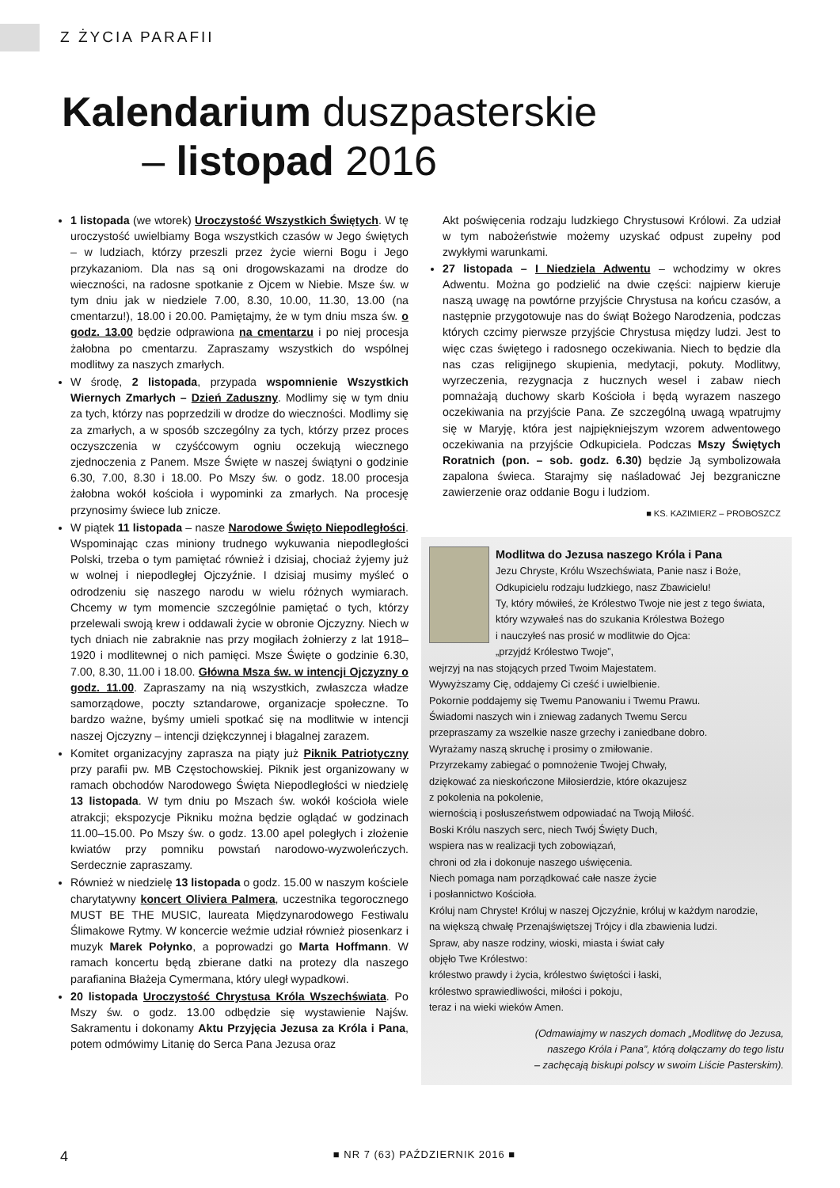Z ŻYCIA PARAFII
Kalendarium duszpasterskie
– listopad 2016
1 listopada (we wtorek) Uroczystość Wszystkich Świętych. W tę uroczystość uwielbiamy Boga wszystkich czasów w Jego świętych – w ludziach, którzy przeszli przez życie wierni Bogu i Jego przykazaniom. Dla nas są oni drogowskazami na drodze do wieczności, na radosne spotkanie z Ojcem w Niebie. Msze św. w tym dniu jak w niedziele 7.00, 8.30, 10.00, 11.30, 13.00 (na cmentarzu!), 18.00 i 20.00. Pamiętajmy, że w tym dniu msza św. o godz. 13.00 będzie odprawiona na cmentarzu i po niej procesja żałobna po cmentarzu. Zapraszamy wszystkich do wspólnej modlitwy za naszych zmarłych.
W środę, 2 listopada, przypada wspomnienie Wszystkich Wiernych Zmarłych – Dzień Zaduszny. Modlimy się w tym dniu za tych, którzy nas poprzedzili w drodze do wieczności. Modlimy się za zmarłych, a w sposób szczególny za tych, którzy przez proces oczyszczenia w czyśćcowym ogniu oczekują wiecznego zjednoczenia z Panem. Msze Święte w naszej świątyni o godzinie 6.30, 7.00, 8.30 i 18.00. Po Mszy św. o godz. 18.00 procesja żałobna wokół kościoła i wypominki za zmarłych. Na procesję przynosimy świece lub znicze.
W piątek 11 listopada – nasze Narodowe Święto Niepodległości. Wspominając czas miniony trudnego wykuwania niepodległości Polski, trzeba o tym pamiętać również i dzisiaj, chociaż żyjemy już w wolnej i niepodległej Ojczyźnie. I dzisiaj musimy myśleć o odrodzeniu się naszego narodu w wielu różnych wymiarach. Chcemy w tym momencie szczególnie pamiętać o tych, którzy przelewali swoją krew i oddawali życie w obronie Ojczyzny. Niech w tych dniach nie zabraknie nas przy mogiłach żołnierzy z lat 1918–1920 i modlitewnej o nich pamięci. Msze Święte o godzinie 6.30, 7.00, 8.30, 11.00 i 18.00. Główna Msza św. w intencji Ojczyzny o godz. 11.00. Zapraszamy na nią wszystkich, zwłaszcza władze samorządowe, poczty sztandarowe, organizacje społeczne. To bardzo ważne, byśmy umieli spotkać się na modlitwie w intencji naszej Ojczyzny – intencji dziękczynnej i błagalnej zarazem.
Komitet organizacyjny zaprasza na piąty już Piknik Patriotyczny przy parafii pw. MB Częstochowskiej. Piknik jest organizowany w ramach obchodów Narodowego Święta Niepodległości w niedzielę 13 listopada. W tym dniu po Mszach św. wokół kościoła wiele atrakcji; ekspozycje Pikniku można będzie oglądać w godzinach 11.00–15.00. Po Mszy św. o godz. 13.00 apel poległych i złożenie kwiatów przy pomniku powstań narodowo-wyzwoleńczych. Serdecznie zapraszamy.
Również w niedzielę 13 listopada o godz. 15.00 w naszym kościele charytatywny koncert Oliviera Palmera, uczestnika tegorocznego MUST BE THE MUSIC, laureata Międzynarodowego Festiwalu Ślimakowe Rytmy. W koncercie weźmie udział również piosenkarz i muzyk Marek Połynko, a poprowadzi go Marta Hoffmann. W ramach koncertu będą zbierane datki na protezy dla naszego parafianina Błażeja Cymermana, który uległ wypadkowi.
20 listopada Uroczystość Chrystusa Króla Wszechświata. Po Mszy św. o godz. 13.00 odbędzie się wystawienie Najśw. Sakramentu i dokonamy Aktu Przyjęcia Jezusa za Króla i Pana, potem odmówimy Litanię do Serca Pana Jezusa oraz
Akt poświęcenia rodzaju ludzkiego Chrystusowi Królowi. Za udział w tym nabożeństwie możemy uzyskać odpust zupełny pod zwykłymi warunkami.
27 listopada – I Niedziela Adwentu – wchodzimy w okres Adwentu. Można go podzielić na dwie części: najpierw kieruje naszą uwagę na powtórne przyjście Chrystusa na końcu czasów, a następnie przygotowuje nas do świąt Bożego Narodzenia, podczas których czcimy pierwsze przyjście Chrystusa między ludzi. Jest to więc czas świętego i radosnego oczekiwania. Niech to będzie dla nas czas religijnego skupienia, medytacji, pokuty. Modlitwy, wyrzeczenia, rezygnacja z hucznych wesel i zabaw niech pomnażają duchowy skarb Kościoła i będą wyrazem naszego oczekiwania na przyjście Pana. Ze szczególną uwagą wpatrujmy się w Maryję, która jest najpiękniejszym wzorem adwentowego oczekiwania na przyjście Odkupiciela. Podczas Mszy Świętych Roratnich (pon. – sob. godz. 6.30) będzie Ją symbolizowała zapalona świeca. Starajmy się naśladować Jej bezgraniczne zawierzenie oraz oddanie Bogu i ludziom.
■ KS. KAZIMIERZ – PROBOSZCZ
Modlitwa do Jezusa naszego Króla i Pana
Jezu Chryste, Królu Wszechświata, Panie nasz i Boże,
Odkupicielu rodzaju ludzkiego, nasz Zbawicielu!
Ty, który mówiłeś, że Królestwo Twoje nie jest z tego świata,
który wzywałeś nas do szukania Królestwa Bożego
i nauczyłeś nas prosić w modlitwie do Ojca:
„przyjdź Królestwo Twoje”,
wejrzyj na nas stojących przed Twoim Majestatem.
Wywyższamy Cię, oddajemy Ci cześć i uwielbienie.
Pokornie poddajemy się Twemu Panowaniu i Twemu Prawu.
Świadomi naszych win i zniewag zadanych Twemu Sercu
przepraszamy za wszelkie nasze grzechy i zaniedbane dobro.
Wyrażamy naszą skruchę i prosimy o zmiłowanie.
Przyrzekamy zabiegać o pomnożenie Twojej Chwały,
dziękować za nieskończone Miłosierdzie, które okazujesz
z pokolenia na pokolenie,
wiernością i posłuszeństwem odpowiadać na Twoją Miłość.
Boski Królu naszych serc, niech Twój Święty Duch,
wspiera nas w realizacji tych zobowiązań,
chroni od zła i dokonuje naszego uświęcenia.
Niech pomaga nam porządkować całe nasze życie
i posłannictwo Kościoła.
Króluj nam Chryste! Króluj w naszej Ojczyźnie, króluj w każdym narodzie,
na większą chwałę Przenajświętszej Trójcy i dla zbawienia ludzi.
Spraw, aby nasze rodziny, wioski, miasta i świat cały
objęło Twe Królestwo:
królestwo prawdy i życia, królestwo świętości i łaski,
królestwo sprawiedliwości, miłości i pokoju,
teraz i na wieki wieków Amen.
(Odmawiajmy w naszych domach „Modlitwę do Jezusa,
naszego Króla i Pana”, którą dołączamy do tego listu
– zachęcają biskupi polscy w swoim Liście Pasterskim).
4 ■ NR 7 (63) PAŹDZIERNIK 2016 ■